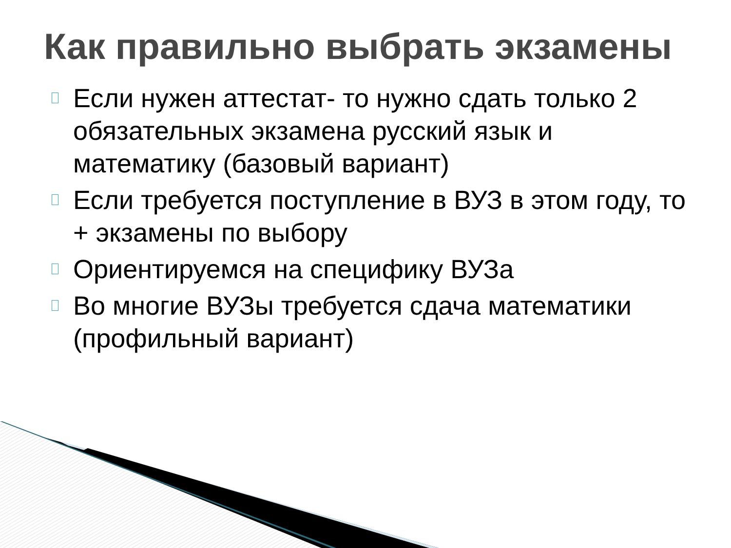Как правильно выбрать экзамены
Если нужен аттестат- то нужно сдать только 2 обязательных экзамена русский язык и математику (базовый вариант)
Если требуется поступление в ВУЗ в этом году, то + экзамены по выбору
Ориентируемся на специфику ВУЗа
Во многие ВУЗы требуется сдача математики (профильный вариант)